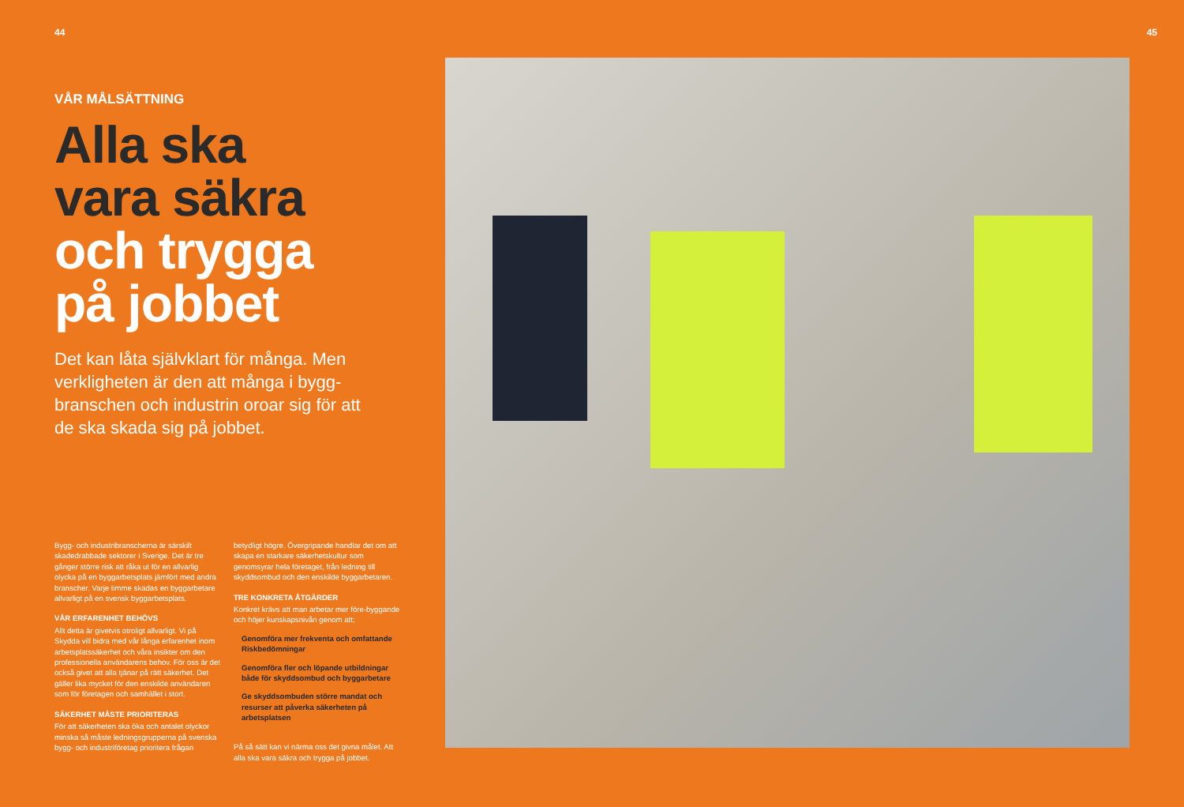44
VÅR MÅLSÄTTNING
Alla ska
vara säkra
och trygga
på jobbet
Det kan låta självklart för många. Men verkligheten är den att många i bygg-branschen och industrin oroar sig för att de ska skada sig på jobbet.
Bygg- och industribranscherna är särskilt skadedrabbade sektorer i Sverige. Det är tre gånger större risk att råka ut för en allvarlig olycka på en byggarbetsplats jämfört med andra branscher. Varje timme skadas en byggarbetare allvarligt på en svensk byggarbetsplats.
VÅR ERFARENHET BEHÖVS
Allt detta är givetvis otroligt allvarligt. Vi på Skydda vill bidra med vår långa erfarenhet inom arbetsplatssäkerhet och våra insikter om den professionella användarens behov. För oss är det också givet att alla tjänar på rätt säkerhet. Det gäller lika mycket för den enskilde användaren som för företagen och samhället i stort.
SÄKERHET MÅSTE PRIORITERAS
För att säkerheten ska öka och antalet olyckor minska så måste ledningsgrupperna på svenska bygg- och industriföretag prioritera frågan
betydligt högre. Övergripande handlar det om att skapa en starkare säkerhetskultur som genomsyrar hela företaget, från ledning till skyddsombud och den enskilde byggarbetaren.
TRE KONKRETA ÅTGÄRDER
Konkret krävs att man arbetar mer före-byggande och höjer kunskapsnivån genom att;
Genomföra mer frekventa och omfattande Riskbedömningar
Genomföra fler och löpande utbildningar både för skyddsombud och byggarbetare
Ge skyddsombuden större mandat och resurser att påverka säkerheten på arbetsplatsen
På så sätt kan vi närma oss det givna målet. Att alla ska vara säkra och trygga på jobbet.
45